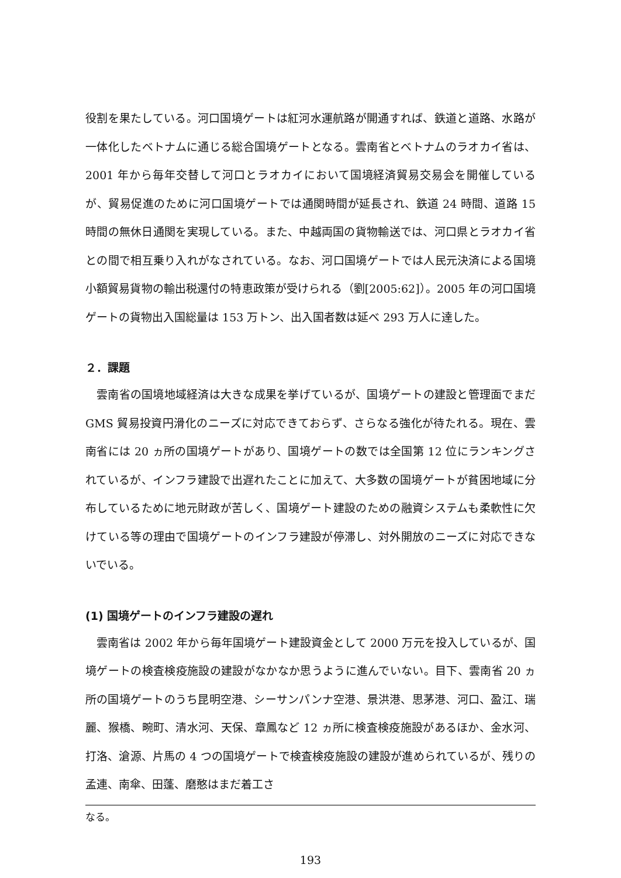役割を果たしている。河口国境ゲートは紅河水運航路が開通すれば、鉄道と道路、水路が一体化したベトナムに通じる総合国境ゲートとなる。雲南省とベトナムのラオカイ省は、2001 年から毎年交替して河口とラオカイにおいて国境経済貿易交易会を開催しているが、貿易促進のために河口国境ゲートでは通関時間が延長され、鉄道 24 時間、道路 15 時間の無休日通関を実現している。また、中越両国の貨物輸送では、河口県とラオカイ省との間で相互乗り入れがなされている。なお、河口国境ゲートでは人民元決済による国境小額貿易貨物の輸出税還付の特恵政策が受けられる（劉[2005:62]）。2005 年の河口国境ゲートの貨物出入国総量は 153 万トン、出入国者数は延べ 293 万人に達した。
２．課題
雲南省の国境地域経済は大きな成果を挙げているが、国境ゲートの建設と管理面でまだ GMS 貿易投資円滑化のニーズに対応できておらず、さらなる強化が待たれる。現在、雲南省には 20 ヵ所の国境ゲートがあり、国境ゲートの数では全国第 12 位にランキングされているが、インフラ建設で出遅れたことに加えて、大多数の国境ゲートが貧困地域に分布しているために地元財政が苦しく、国境ゲート建設のための融資システムも柔軟性に欠けている等の理由で国境ゲートのインフラ建設が停滞し、対外開放のニーズに対応できないでいる。
(1) 国境ゲートのインフラ建設の遅れ
雲南省は 2002 年から毎年国境ゲート建設資金として 2000 万元を投入しているが、国境ゲートの検査検疫施設の建設がなかなか思うように進んでいない。目下、雲南省 20 ヵ所の国境ゲートのうち昆明空港、シーサンパンナ空港、景洪港、思茅港、河口、盈江、瑞麗、猴橋、畹町、清水河、天保、章鳳など 12 ヵ所に検査検疫施設があるほか、金水河、打洛、滄源、片馬の 4 つの国境ゲートで検査検疫施設の建設が進められているが、残りの孟連、南傘、田蓬、磨憨はまだ着工さ
なる。
193